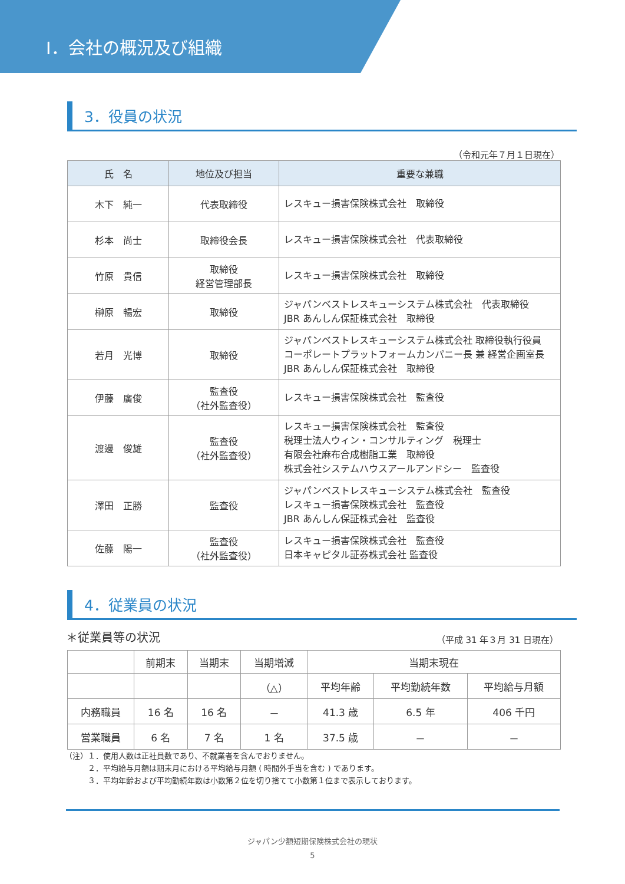Ⅰ．会社の概況及び組織
3．役員の状況
（令和元年７月１日現在）
| 氏 名 | 地位及び担当 | 重要な兼職 |
| --- | --- | --- |
| 木下 純一 | 代表取締役 | レスキュー損害保険株式会社 取締役 |
| 杉本 尚士 | 取締役会長 | レスキュー損害保険株式会社 代表取締役 |
| 竹原 貴信 | 取締役 経営管理部長 | レスキュー損害保険株式会社 取締役 |
| 榊原 暢宏 | 取締役 | ジャパンベストレスキューシステム株式会社 代表取締役 JBR あんしん保証株式会社 取締役 |
| 若月 光博 | 取締役 | ジャパンベストレスキューシステム株式会社 取締役執行役員 コーポレートプラットフォームカンパニー長 兼 経営企画室長 JBR あんしん保証株式会社 取締役 |
| 伊藤 廣俊 | 監査役 （社外監査役） | レスキュー損害保険株式会社 監査役 |
| 渡邊 俊雄 | 監査役 （社外監査役） | レスキュー損害保険株式会社 監査役 税理士法人ウィン・コンサルティング 税理士 有限会社麻布合成樹脂工業 取締役 株式会社システムハウスアールアンドシー 監査役 |
| 澤田 正勝 | 監査役 | ジャパンベストレスキューシステム株式会社 監査役 レスキュー損害保険株式会社 監査役 JBR あんしん保証株式会社 監査役 |
| 佐藤 陽一 | 監査役 （社外監査役） | レスキュー損害保険株式会社 監査役 日本キャピタル証券株式会社 監査役 |
4．従業員の状況
＊従業員等の状況 （平成 31 年３月 31 日現在）
| | 前期末 | 当期末 | 当期増減 | 当期末現在 | | |
| | | | （△） | 平均年齢 | 平均勤続年数 | 平均給与月額 |
| 内務職員 | 16 名 | 16 名 | － | 41.3 歳 | 6.5 年 | 406 千円 |
| 営業職員 | 6 名 | 7 名 | 1 名 | 37.5 歳 | － | － |
（注）１．使用人数は正社員数であり、不就業者を含んでおりません。
　　　２．平均給与月額は期末月における平均給与月額 ( 時間外手当を含む ) であります。
　　　３．平均年齢および平均勤続年数は小数第２位を切り捨てて小数第１位まで表示しております。
ジャパン少額短期保険株式会社の現状
5